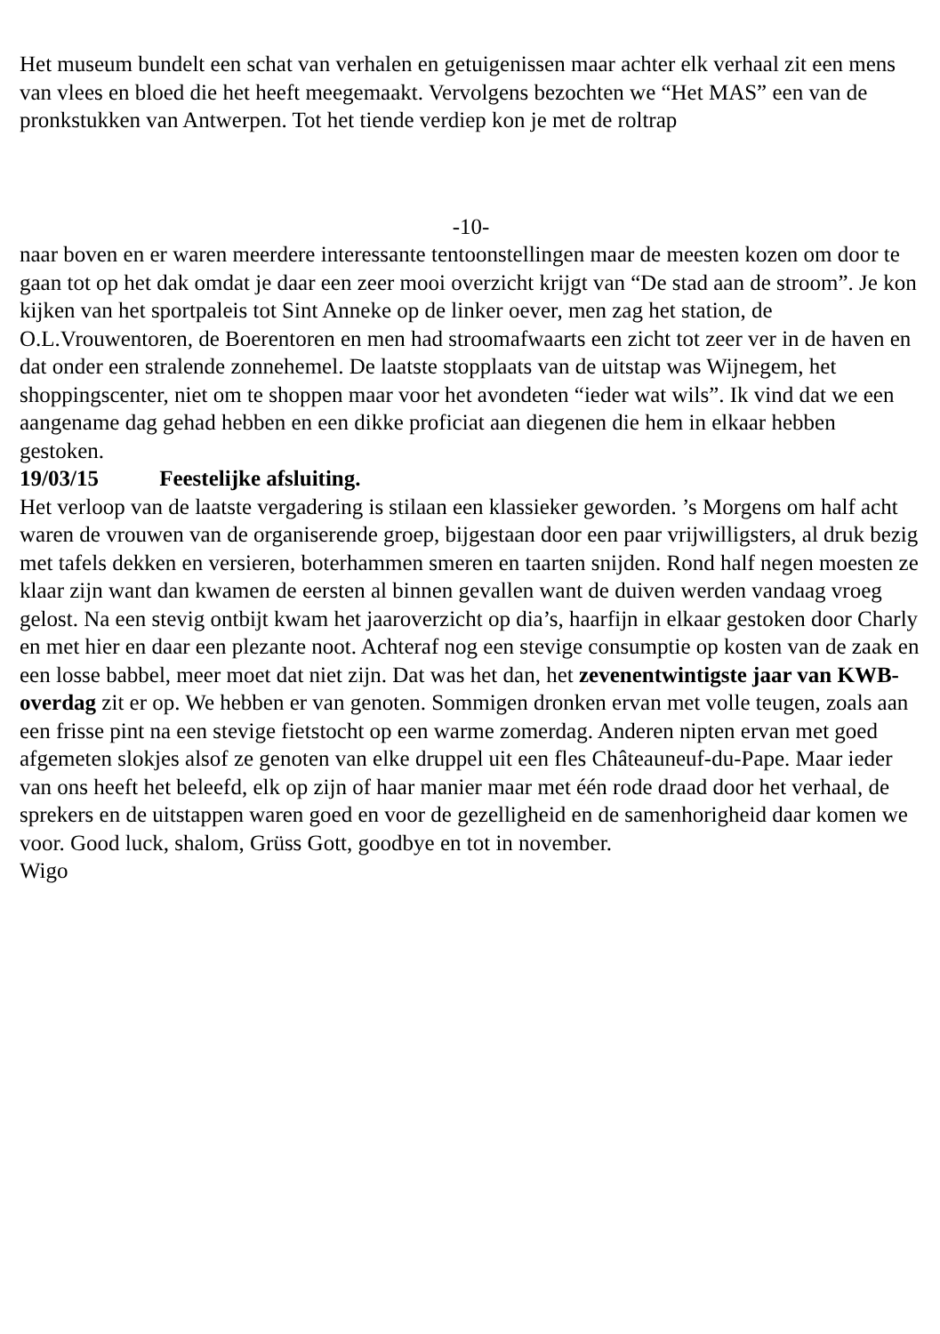Het museum bundelt een schat van verhalen en getuigenissen maar achter elk verhaal zit een mens van vlees en bloed die het heeft meegemaakt. Vervolgens bezochten we “Het MAS” een van de pronkstukken van Antwerpen. Tot het tiende verdiep kon je met de roltrap
-10-
naar boven en er waren meerdere interessante tentoonstellingen maar de meesten kozen om door te gaan tot op het dak omdat je daar een zeer mooi overzicht krijgt van “De stad aan de stroom”. Je kon kijken van het sportpaleis tot Sint Anneke op de linker oever, men zag het station, de O.L.Vrouwentoren, de Boerentoren en men had stroomafwaarts een zicht tot zeer ver in de haven en dat onder een stralende zonnehemel. De laatste stopplaats van de uitstap was Wijnegem, het shoppingscenter, niet om te shoppen maar voor het avondeten “ieder wat wils”. Ik vind dat we een aangename dag gehad hebben en een dikke proficiat aan diegenen die hem in elkaar hebben gestoken.
19/03/15 Feestelijke afsluiting.
Het verloop van de laatste vergadering is stilaan een klassieker geworden. ’s Morgens om half acht waren de vrouwen van de organiserende groep, bijgestaan door een paar vrijwilligsters, al druk bezig met tafels dekken en versieren, boterhammen smeren en taarten snijden. Rond half negen moesten ze klaar zijn want dan kwamen de eersten al binnen gevallen want de duiven werden vandaag vroeg gelost. Na een stevig ontbijt kwam het jaaroverzicht op dia’s, haarfijn in elkaar gestoken door Charly en met hier en daar een plezante noot. Achteraf nog een stevige consumptie op kosten van de zaak en een losse babbel, meer moet dat niet zijn. Dat was het dan, het zevenentwintigste jaar van KWB-overdag zit er op. We hebben er van genoten. Sommigen dronken ervan met volle teugen, zoals aan een frisse pint na een stevige fietstocht op een warme zomerdag. Anderen nipten ervan met goed afgemeten slokjes alsof ze genoten van elke druppel uit een fles Châteauneuf-du-Pape. Maar ieder van ons heeft het beleefd, elk op zijn of haar manier maar met één rode draad door het verhaal, de sprekers en de uitstappen waren goed en voor de gezelligheid en de samenhorigheid daar komen we voor. Good luck, shalom, Grüss Gott, goodbye en tot in november.
Wigo